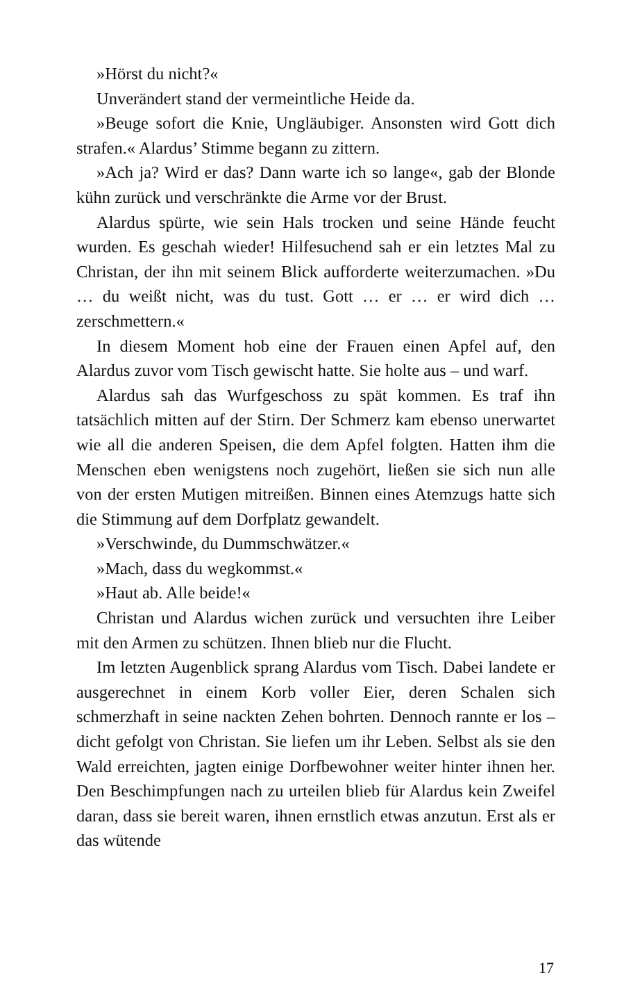»Hörst du nicht?«
Unverändert stand der vermeintliche Heide da.
»Beuge sofort die Knie, Ungläubiger. Ansonsten wird Gott dich strafen.« Alardus’ Stimme begann zu zittern.
»Ach ja? Wird er das? Dann warte ich so lange«, gab der Blonde kühn zurück und verschränkte die Arme vor der Brust.
Alardus spürte, wie sein Hals trocken und seine Hände feucht wurden. Es geschah wieder! Hilfesuchend sah er ein letztes Mal zu Christan, der ihn mit seinem Blick aufforderte weiterzumachen. »Du … du weißt nicht, was du tust. Gott … er … er wird dich … zerschmettern.«
In diesem Moment hob eine der Frauen einen Apfel auf, den Alardus zuvor vom Tisch gewischt hatte. Sie holte aus – und warf.
Alardus sah das Wurfgeschoss zu spät kommen. Es traf ihn tatsächlich mitten auf der Stirn. Der Schmerz kam ebenso unerwartet wie all die anderen Speisen, die dem Apfel folgten. Hatten ihm die Menschen eben wenigstens noch zugehört, ließen sie sich nun alle von der ersten Mutigen mitreißen. Binnen eines Atemzugs hatte sich die Stimmung auf dem Dorfplatz gewandelt.
»Verschwinde, du Dummschwätzer.«
»Mach, dass du wegkommst.«
»Haut ab. Alle beide!«
Christan und Alardus wichen zurück und versuchten ihre Leiber mit den Armen zu schützen. Ihnen blieb nur die Flucht.
Im letzten Augenblick sprang Alardus vom Tisch. Dabei landete er ausgerechnet in einem Korb voller Eier, deren Schalen sich schmerzhaft in seine nackten Zehen bohrten. Dennoch rannte er los – dicht gefolgt von Christan. Sie liefen um ihr Leben. Selbst als sie den Wald erreichten, jagten einige Dorfbewohner weiter hinter ihnen her. Den Beschimpfungen nach zu urteilen blieb für Alardus kein Zweifel daran, dass sie bereit waren, ihnen ernstlich etwas anzutun. Erst als er das wütende
17